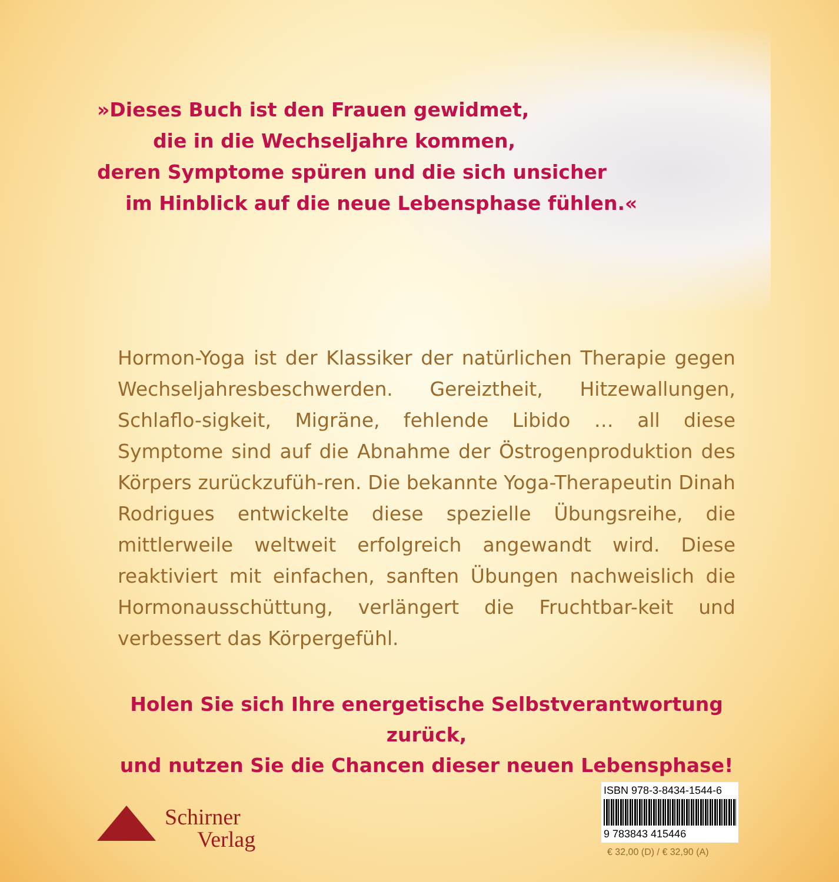»Dieses Buch ist den Frauen gewidmet,
die in die Wechseljahre kommen,
deren Symptome spüren und die sich unsicher
im Hinblick auf die neue Lebensphase fühlen.«
Hormon-Yoga ist der Klassiker der natürlichen Therapie gegen Wechseljahresbeschwerden. Gereiztheit, Hitzewallungen, Schlaflo-sigkeit, Migräne, fehlende Libido … all diese Symptome sind auf die Abnahme der Östrogenproduktion des Körpers zurückzufüh-ren. Die bekannte Yoga-Therapeutin Dinah Rodrigues entwickelte diese spezielle Übungsreihe, die mittlerweile weltweit erfolgreich angewandt wird. Diese reaktiviert mit einfachen, sanften Übungen nachweislich die Hormonausschüttung, verlängert die Fruchtbar-keit und verbessert das Körpergefühl.
Holen Sie sich Ihre energetische Selbstverantwortung zurück,
und nutzen Sie die Chancen dieser neuen Lebensphase!
Schirner
Verlag
ISBN 978-3-8434-1544-6
9 783843 415446
€ 32,00 (D) / € 32,90 (A)